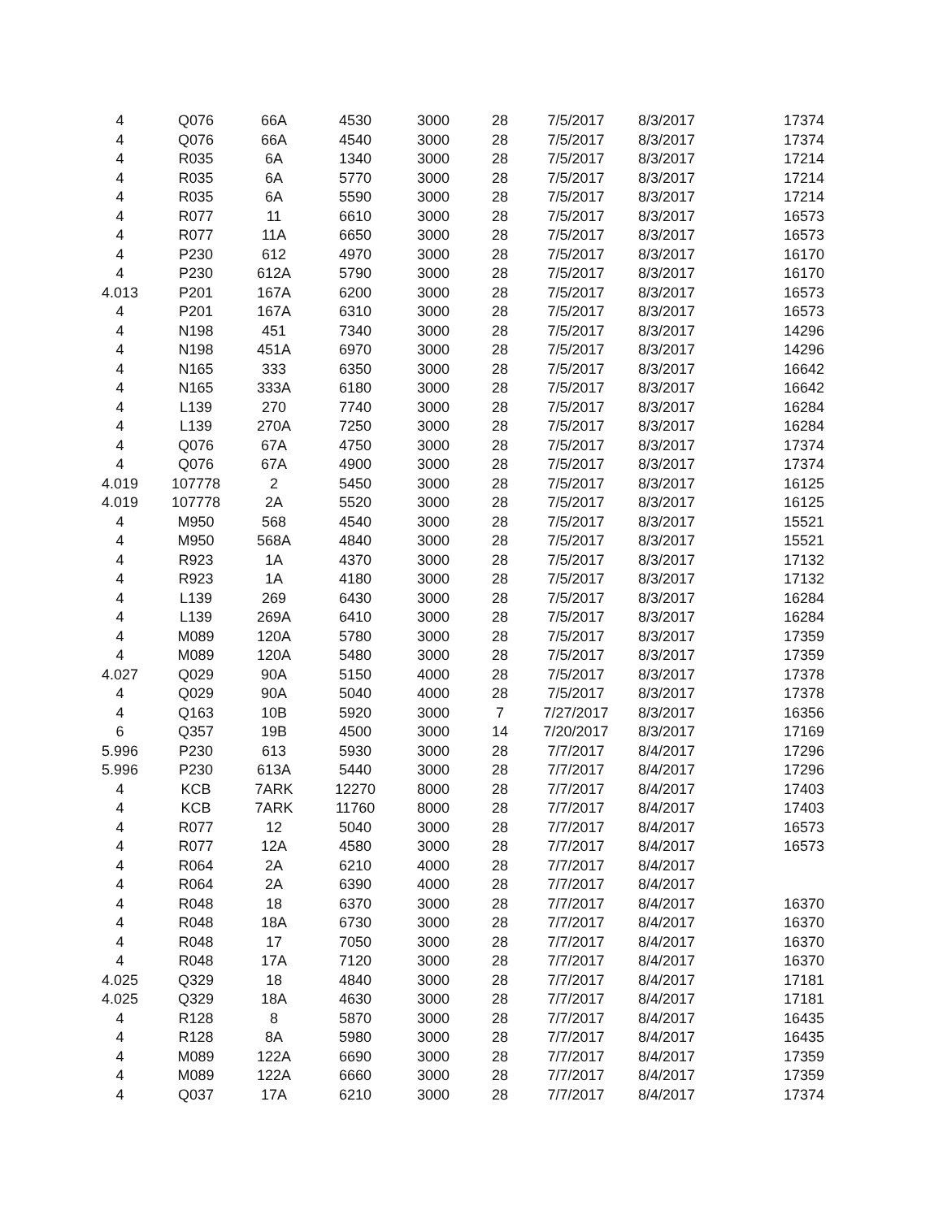| 4 | Q076 | 66A | 4530 | 3000 | 28 | 7/5/2017 | 8/3/2017 | 17374 |
| 4 | Q076 | 66A | 4540 | 3000 | 28 | 7/5/2017 | 8/3/2017 | 17374 |
| 4 | R035 | 6A | 1340 | 3000 | 28 | 7/5/2017 | 8/3/2017 | 17214 |
| 4 | R035 | 6A | 5770 | 3000 | 28 | 7/5/2017 | 8/3/2017 | 17214 |
| 4 | R035 | 6A | 5590 | 3000 | 28 | 7/5/2017 | 8/3/2017 | 17214 |
| 4 | R077 | 11 | 6610 | 3000 | 28 | 7/5/2017 | 8/3/2017 | 16573 |
| 4 | R077 | 11A | 6650 | 3000 | 28 | 7/5/2017 | 8/3/2017 | 16573 |
| 4 | P230 | 612 | 4970 | 3000 | 28 | 7/5/2017 | 8/3/2017 | 16170 |
| 4 | P230 | 612A | 5790 | 3000 | 28 | 7/5/2017 | 8/3/2017 | 16170 |
| 4.013 | P201 | 167A | 6200 | 3000 | 28 | 7/5/2017 | 8/3/2017 | 16573 |
| 4 | P201 | 167A | 6310 | 3000 | 28 | 7/5/2017 | 8/3/2017 | 16573 |
| 4 | N198 | 451 | 7340 | 3000 | 28 | 7/5/2017 | 8/3/2017 | 14296 |
| 4 | N198 | 451A | 6970 | 3000 | 28 | 7/5/2017 | 8/3/2017 | 14296 |
| 4 | N165 | 333 | 6350 | 3000 | 28 | 7/5/2017 | 8/3/2017 | 16642 |
| 4 | N165 | 333A | 6180 | 3000 | 28 | 7/5/2017 | 8/3/2017 | 16642 |
| 4 | L139 | 270 | 7740 | 3000 | 28 | 7/5/2017 | 8/3/2017 | 16284 |
| 4 | L139 | 270A | 7250 | 3000 | 28 | 7/5/2017 | 8/3/2017 | 16284 |
| 4 | Q076 | 67A | 4750 | 3000 | 28 | 7/5/2017 | 8/3/2017 | 17374 |
| 4 | Q076 | 67A | 4900 | 3000 | 28 | 7/5/2017 | 8/3/2017 | 17374 |
| 4.019 | 107778 | 2 | 5450 | 3000 | 28 | 7/5/2017 | 8/3/2017 | 16125 |
| 4.019 | 107778 | 2A | 5520 | 3000 | 28 | 7/5/2017 | 8/3/2017 | 16125 |
| 4 | M950 | 568 | 4540 | 3000 | 28 | 7/5/2017 | 8/3/2017 | 15521 |
| 4 | M950 | 568A | 4840 | 3000 | 28 | 7/5/2017 | 8/3/2017 | 15521 |
| 4 | R923 | 1A | 4370 | 3000 | 28 | 7/5/2017 | 8/3/2017 | 17132 |
| 4 | R923 | 1A | 4180 | 3000 | 28 | 7/5/2017 | 8/3/2017 | 17132 |
| 4 | L139 | 269 | 6430 | 3000 | 28 | 7/5/2017 | 8/3/2017 | 16284 |
| 4 | L139 | 269A | 6410 | 3000 | 28 | 7/5/2017 | 8/3/2017 | 16284 |
| 4 | M089 | 120A | 5780 | 3000 | 28 | 7/5/2017 | 8/3/2017 | 17359 |
| 4 | M089 | 120A | 5480 | 3000 | 28 | 7/5/2017 | 8/3/2017 | 17359 |
| 4.027 | Q029 | 90A | 5150 | 4000 | 28 | 7/5/2017 | 8/3/2017 | 17378 |
| 4 | Q029 | 90A | 5040 | 4000 | 28 | 7/5/2017 | 8/3/2017 | 17378 |
| 4 | Q163 | 10B | 5920 | 3000 | 7 | 7/27/2017 | 8/3/2017 | 16356 |
| 6 | Q357 | 19B | 4500 | 3000 | 14 | 7/20/2017 | 8/3/2017 | 17169 |
| 5.996 | P230 | 613 | 5930 | 3000 | 28 | 7/7/2017 | 8/4/2017 | 17296 |
| 5.996 | P230 | 613A | 5440 | 3000 | 28 | 7/7/2017 | 8/4/2017 | 17296 |
| 4 | KCB | 7ARK | 12270 | 8000 | 28 | 7/7/2017 | 8/4/2017 | 17403 |
| 4 | KCB | 7ARK | 11760 | 8000 | 28 | 7/7/2017 | 8/4/2017 | 17403 |
| 4 | R077 | 12 | 5040 | 3000 | 28 | 7/7/2017 | 8/4/2017 | 16573 |
| 4 | R077 | 12A | 4580 | 3000 | 28 | 7/7/2017 | 8/4/2017 | 16573 |
| 4 | R064 | 2A | 6210 | 4000 | 28 | 7/7/2017 | 8/4/2017 | |
| 4 | R064 | 2A | 6390 | 4000 | 28 | 7/7/2017 | 8/4/2017 | |
| 4 | R048 | 18 | 6370 | 3000 | 28 | 7/7/2017 | 8/4/2017 | 16370 |
| 4 | R048 | 18A | 6730 | 3000 | 28 | 7/7/2017 | 8/4/2017 | 16370 |
| 4 | R048 | 17 | 7050 | 3000 | 28 | 7/7/2017 | 8/4/2017 | 16370 |
| 4 | R048 | 17A | 7120 | 3000 | 28 | 7/7/2017 | 8/4/2017 | 16370 |
| 4.025 | Q329 | 18 | 4840 | 3000 | 28 | 7/7/2017 | 8/4/2017 | 17181 |
| 4.025 | Q329 | 18A | 4630 | 3000 | 28 | 7/7/2017 | 8/4/2017 | 17181 |
| 4 | R128 | 8 | 5870 | 3000 | 28 | 7/7/2017 | 8/4/2017 | 16435 |
| 4 | R128 | 8A | 5980 | 3000 | 28 | 7/7/2017 | 8/4/2017 | 16435 |
| 4 | M089 | 122A | 6690 | 3000 | 28 | 7/7/2017 | 8/4/2017 | 17359 |
| 4 | M089 | 122A | 6660 | 3000 | 28 | 7/7/2017 | 8/4/2017 | 17359 |
| 4 | Q037 | 17A | 6210 | 3000 | 28 | 7/7/2017 | 8/4/2017 | 17374 |